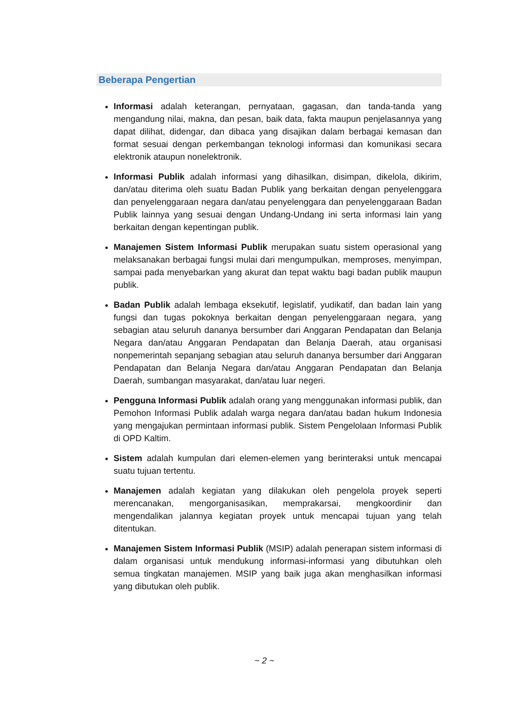Beberapa Pengertian
Informasi adalah keterangan, pernyataan, gagasan, dan tanda-tanda yang mengandung nilai, makna, dan pesan, baik data, fakta maupun penjelasannya yang dapat dilihat, didengar, dan dibaca yang disajikan dalam berbagai kemasan dan format sesuai dengan perkembangan teknologi informasi dan komunikasi secara elektronik ataupun nonelektronik.
Informasi Publik adalah informasi yang dihasilkan, disimpan, dikelola, dikirim, dan/atau diterima oleh suatu Badan Publik yang berkaitan dengan penyelenggara dan penyelenggaraan negara dan/atau penyelenggara dan penyelenggaraan Badan Publik lainnya yang sesuai dengan Undang-Undang ini serta informasi lain yang berkaitan dengan kepentingan publik.
Manajemen Sistem Informasi Publik merupakan suatu sistem operasional yang melaksanakan berbagai fungsi mulai dari mengumpulkan, memproses, menyimpan, sampai pada menyebarkan yang akurat dan tepat waktu bagi badan publik maupun publik.
Badan Publik adalah lembaga eksekutif, legislatif, yudikatif, dan badan lain yang fungsi dan tugas pokoknya berkaitan dengan penyelenggaraan negara, yang sebagian atau seluruh dananya bersumber dari Anggaran Pendapatan dan Belanja Negara dan/atau Anggaran Pendapatan dan Belanja Daerah, atau organisasi nonpemerintah sepanjang sebagian atau seluruh dananya bersumber dari Anggaran Pendapatan dan Belanja Negara dan/atau Anggaran Pendapatan dan Belanja Daerah, sumbangan masyarakat, dan/atau luar negeri.
Pengguna Informasi Publik adalah orang yang menggunakan informasi publik, dan Pemohon Informasi Publik adalah warga negara dan/atau badan hukum Indonesia yang mengajukan permintaan informasi publik. Sistem Pengelolaan Informasi Publik di OPD Kaltim.
Sistem adalah kumpulan dari elemen-elemen yang berinteraksi untuk mencapai suatu tujuan tertentu.
Manajemen adalah kegiatan yang dilakukan oleh pengelola proyek seperti merencanakan, mengorganisasikan, memprakarsai, mengkoordinir dan mengendalikan jalannya kegiatan proyek untuk mencapai tujuan yang telah ditentukan.
Manajemen Sistem Informasi Publik (MSIP) adalah penerapan sistem informasi di dalam organisasi untuk mendukung informasi-informasi yang dibutuhkan oleh semua tingkatan manajemen. MSIP yang baik juga akan menghasilkan informasi yang dibutukan oleh publik.
~ 2 ~